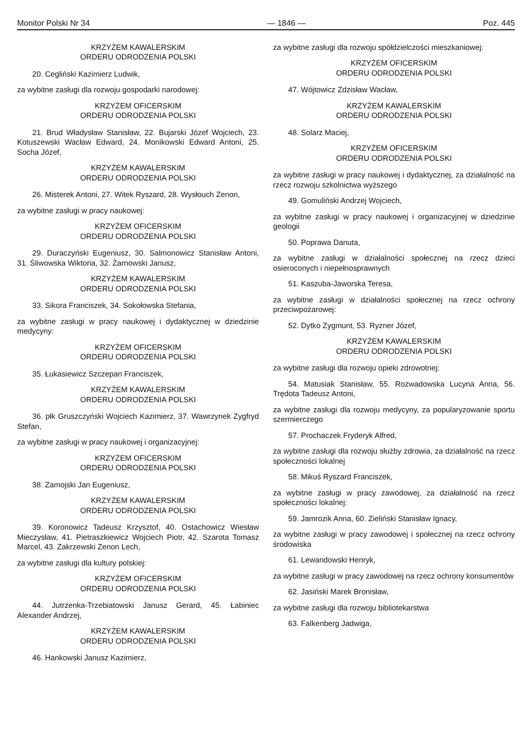Monitor Polski Nr 34 — 1846 — Poz. 445
KRZYŻEM KAWALERSKIM
ORDERU ODRODZENIA POLSKI
20. Cegliński Kazimierz Ludwik,
za wybitne zasługi dla rozwoju gospodarki narodowej:
KRZYŻEM OFICERSKIM
ORDERU ODRODZENIA POLSKI
21. Brud Władysław Stanisław, 22. Bujarski Józef Wojciech, 23. Kotuszewski Wacław Edward, 24. Monikowski Edward Antoni, 25. Socha Józef,
KRZYŻEM KAWALERSKIM
ORDERU ODRODZENIA POLSKI
26. Misterek Antoni, 27. Witek Ryszard, 28. Wysłouch Zenon,
za wybitne zasługi w pracy naukowej:
KRZYŻEM OFICERSKIM
ORDERU ODRODZENIA POLSKI
29. Duraczyński Eugeniusz, 30. Salmonowicz Stanisław Antoni, 31. Śliwowska Wiktoria, 32. Żarnowski Janusz,
KRZYŻEM KAWALERSKIM
ORDERU ODRODZENIA POLSKI
33. Sikora Franciszek, 34. Sokołowska Stefania,
za wybitne zasługi w pracy naukowej i dydaktycznej w dziedzinie medycyny:
KRZYŻEM OFICERSKIM
ORDERU ODRODZENIA POLSKI
35. Łukasiewicz Szczepan Franciszek,
KRZYŻEM KAWALERSKIM
ORDERU ODRODZENIA POLSKI
36. płk Gruszczyński Wojciech Kazimierz, 37. Wawrzynek Zygfryd Stefan,
za wybitne zasługi w pracy naukowej i organizacyjnej:
KRZYŻEM OFICERSKIM
ORDERU ODRODZENIA POLSKI
38. Zamojski Jan Eugeniusz,
KRZYŻEM KAWALERSKIM
ORDERU ODRODZENIA POLSKI
39. Koronowicz Tadeusz Krzysztof, 40. Ostachowicz Wiesław Mieczysław, 41. Pietraszkiewicz Wojciech Piotr, 42. Szarota Tomasz Marcel, 43. Zakrzewski Zenon Lech,
za wybitne zasługi dla kultury polskiej:
KRZYŻEM OFICERSKIM
ORDERU ODRODZENIA POLSKI
44. Jutrzenka-Trzebiatowski Janusz Gerard, 45. Łabiniec Alexander Andrzej,
KRZYŻEM KAWALERSKIM
ORDERU ODRODZENIA POLSKI
46. Hankowski Janusz Kazimierz,
za wybitne zasługi dla rozwoju spółdzielczości mieszkaniowej:
KRZYŻEM OFICERSKIM
ORDERU ODRODZENIA POLSKI
47. Wójtowicz Zdzisław Wacław,
KRZYŻEM KAWALERSKIM
ORDERU ODRODZENIA POLSKI
48. Solarz Maciej,
KRZYŻEM OFICERSKIM
ORDERU ODRODZENIA POLSKI
za wybitne zasługi w pracy naukowej i dydaktycznej, za działalność na rzecz rozwoju szkolnictwa wyższego
49. Gomuliński Andrzej Wojciech,
za wybitne zasługi w pracy naukowej i organizacyjnej w dziedzinie geologii
50. Poprawa Danuta,
za wybitne zasługi w działalności społecznej na rzecz dzieci osieroconych i niepełnosprawnych
51. Kaszuba-Jaworska Teresa,
za wybitne zasługi w działalności społecznej na rzecz ochrony przeciwpożarowej:
52. Dytko Zygmunt, 53. Ryzner Józef,
KRZYŻEM KAWALERSKIM
ORDERU ODRODZENIA POLSKI
za wybitne zasługi dla rozwoju opieki zdrowotnej:
54. Matusiak Stanisław, 55. Rozwadowska Lucyna Anna, 56. Trędota Tadeusz Antoni,
za wybitne zasługi dla rozwoju medycyny, za popularyzowanie sportu szermierczego
57. Prochaczek Fryderyk Alfred,
za wybitne zasługi dla rozwoju służby zdrowia, za działalność na rzecz społeczności lokalnej
58. Mikuś Ryszard Franciszek,
za wybitne zasługi w pracy zawodowej, za działalność na rzecz społeczności lokalnej:
59. Jamrozik Anna, 60. Zieliński Stanisław Ignacy,
za wybitne zasługi w pracy zawodowej i społecznej na rzecz ochrony środowiska
61. Lewandowski Henryk,
za wybitne zasługi w pracy zawodowej na rzecz ochrony konsumentów
62. Jasiński Marek Bronisław,
za wybitne zasługi dla rozwoju bibliotekarstwa
63. Falkenberg Jadwiga,